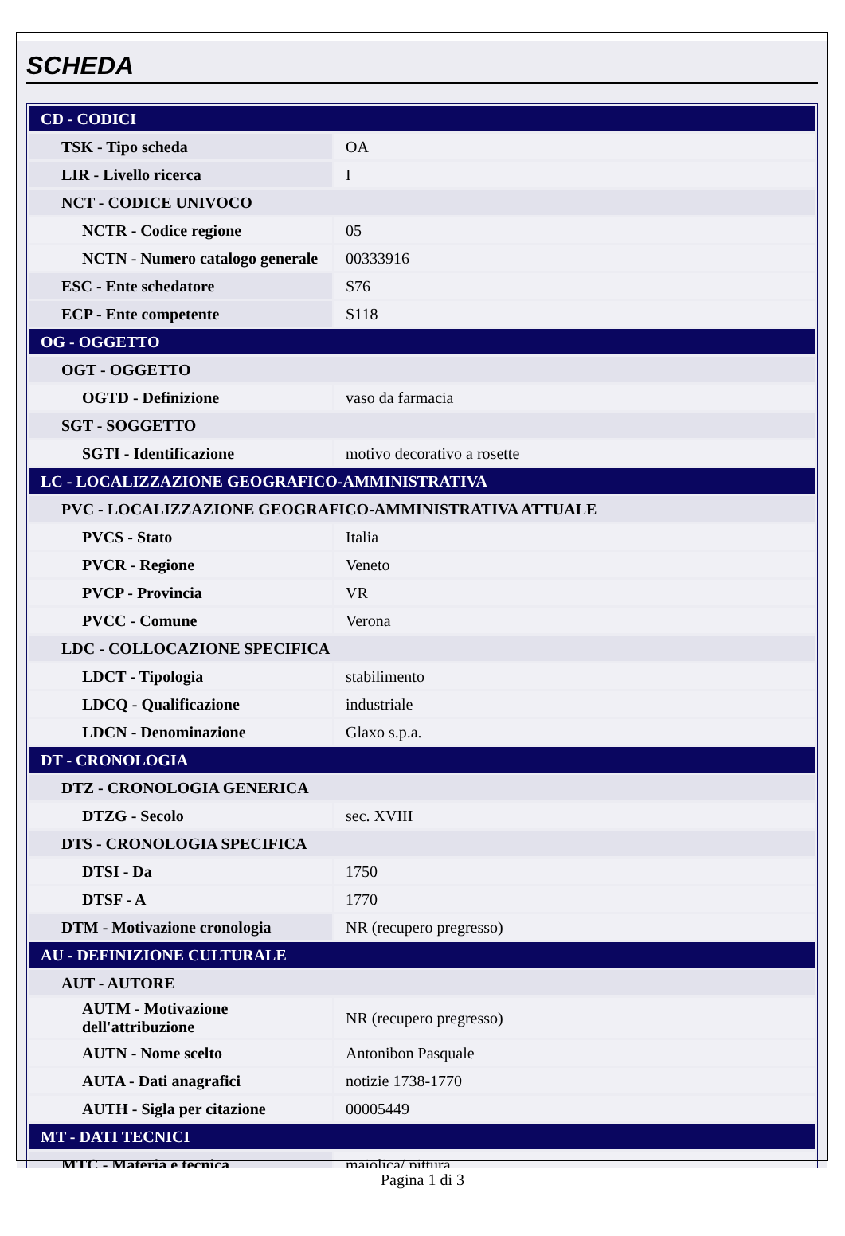SCHEDA
| CD - CODICI | |
| TSK - Tipo scheda | OA |
| LIR - Livello ricerca | I |
| NCT - CODICE UNIVOCO | |
| NCTR - Codice regione | 05 |
| NCTN - Numero catalogo generale | 00333916 |
| ESC - Ente schedatore | S76 |
| ECP - Ente competente | S118 |
| OG - OGGETTO | |
| OGT - OGGETTO | |
| OGTD - Definizione | vaso da farmacia |
| SGT - SOGGETTO | |
| SGTI - Identificazione | motivo decorativo a rosette |
| LC - LOCALIZZAZIONE GEOGRAFICO-AMMINISTRATIVA | |
| PVC - LOCALIZZAZIONE GEOGRAFICO-AMMINISTRATIVA ATTUALE | |
| PVCS - Stato | Italia |
| PVCR - Regione | Veneto |
| PVCP - Provincia | VR |
| PVCC - Comune | Verona |
| LDC - COLLOCAZIONE SPECIFICA | |
| LDCT - Tipologia | stabilimento |
| LDCQ - Qualificazione | industriale |
| LDCN - Denominazione | Glaxo s.p.a. |
| DT - CRONOLOGIA | |
| DTZ - CRONOLOGIA GENERICA | |
| DTZG - Secolo | sec. XVIII |
| DTS - CRONOLOGIA SPECIFICA | |
| DTSI - Da | 1750 |
| DTSF - A | 1770 |
| DTM - Motivazione cronologia | NR (recupero pregresso) |
| AU - DEFINIZIONE CULTURALE | |
| AUT - AUTORE | |
| AUTM - Motivazione dell'attribuzione | NR (recupero pregresso) |
| AUTN - Nome scelto | Antonibon Pasquale |
| AUTA - Dati anagrafici | notizie 1738-1770 |
| AUTH - Sigla per citazione | 00005449 |
| MT - DATI TECNICI | |
| MTC - Materia e tecnica | maiolica/ pittura |
Pagina 1 di 3